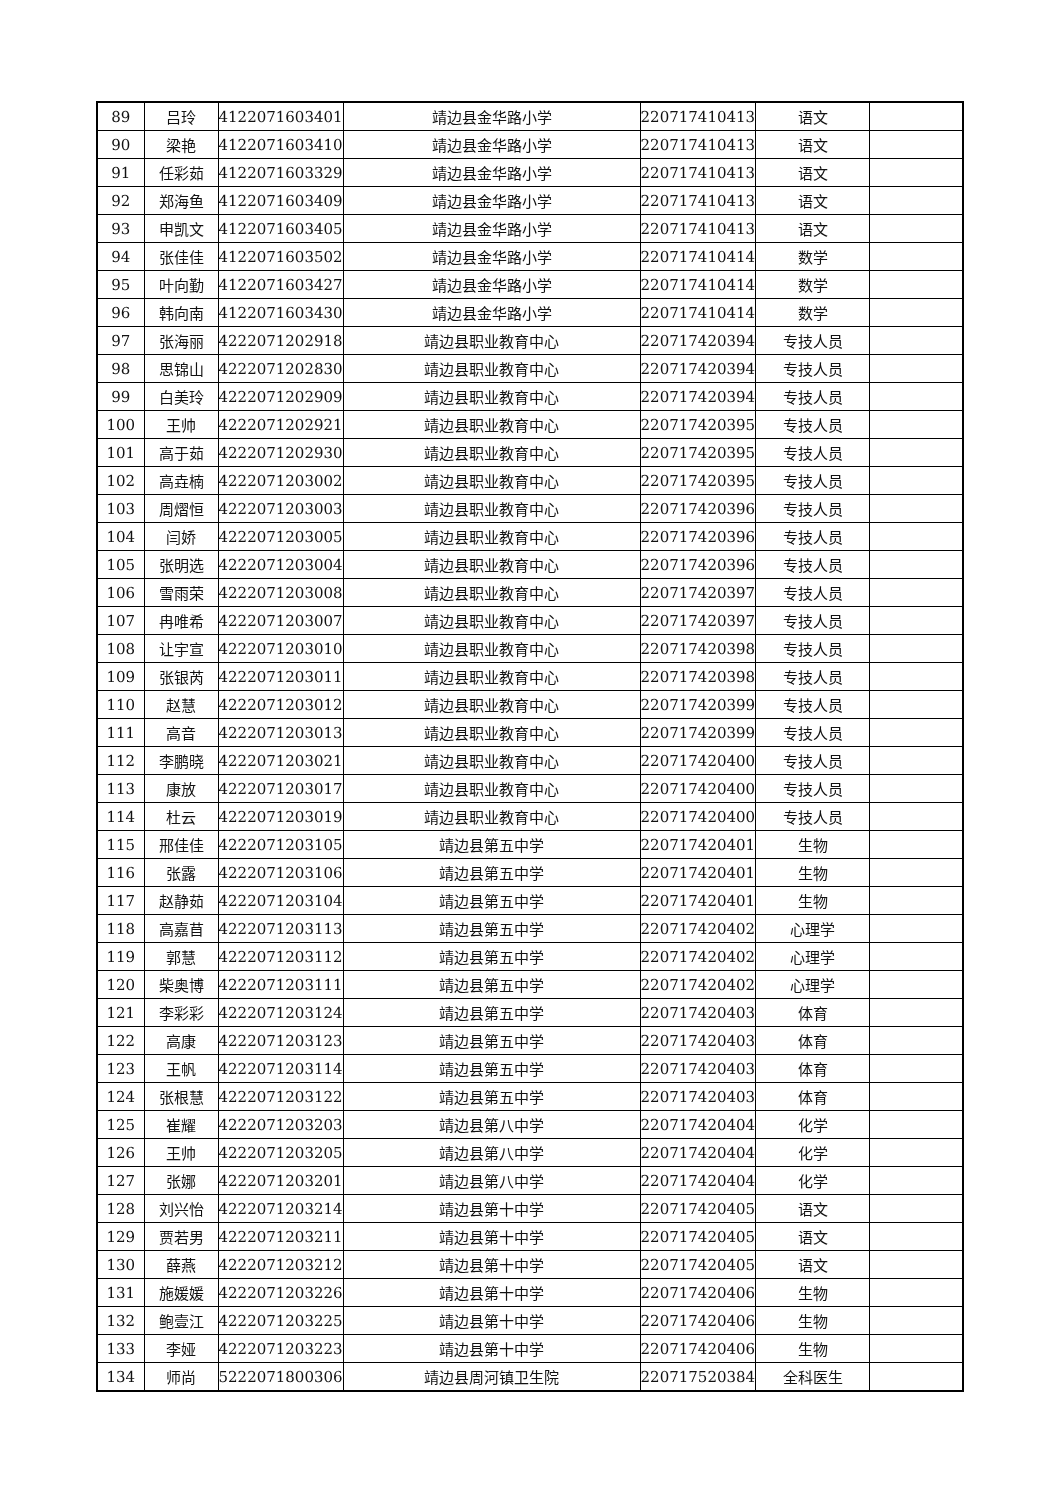| 89 | 吕玲 | 4122071603401 | 靖边县金华路小学 | 220717410413 | 语文 | |
| 90 | 梁艳 | 4122071603410 | 靖边县金华路小学 | 220717410413 | 语文 | |
| 91 | 任彩茹 | 4122071603329 | 靖边县金华路小学 | 220717410413 | 语文 | |
| 92 | 郑海鱼 | 4122071603409 | 靖边县金华路小学 | 220717410413 | 语文 | |
| 93 | 申凯文 | 4122071603405 | 靖边县金华路小学 | 220717410413 | 语文 | |
| 94 | 张佳佳 | 4122071603502 | 靖边县金华路小学 | 220717410414 | 数学 | |
| 95 | 叶向勤 | 4122071603427 | 靖边县金华路小学 | 220717410414 | 数学 | |
| 96 | 韩向南 | 4122071603430 | 靖边县金华路小学 | 220717410414 | 数学 | |
| 97 | 张海丽 | 4222071202918 | 靖边县职业教育中心 | 220717420394 | 专技人员 | |
| 98 | 思锦山 | 4222071202830 | 靖边县职业教育中心 | 220717420394 | 专技人员 | |
| 99 | 白美玲 | 4222071202909 | 靖边县职业教育中心 | 220717420394 | 专技人员 | |
| 100 | 王帅 | 4222071202921 | 靖边县职业教育中心 | 220717420395 | 专技人员 | |
| 101 | 高于茹 | 4222071202930 | 靖边县职业教育中心 | 220717420395 | 专技人员 | |
| 102 | 高垚楠 | 4222071203002 | 靖边县职业教育中心 | 220717420395 | 专技人员 | |
| 103 | 周熠恒 | 4222071203003 | 靖边县职业教育中心 | 220717420396 | 专技人员 | |
| 104 | 闫娇 | 4222071203005 | 靖边县职业教育中心 | 220717420396 | 专技人员 | |
| 105 | 张明选 | 4222071203004 | 靖边县职业教育中心 | 220717420396 | 专技人员 | |
| 106 | 雪雨荣 | 4222071203008 | 靖边县职业教育中心 | 220717420397 | 专技人员 | |
| 107 | 冉唯希 | 4222071203007 | 靖边县职业教育中心 | 220717420397 | 专技人员 | |
| 108 | 让宇宣 | 4222071203010 | 靖边县职业教育中心 | 220717420398 | 专技人员 | |
| 109 | 张银芮 | 4222071203011 | 靖边县职业教育中心 | 220717420398 | 专技人员 | |
| 110 | 赵慧 | 4222071203012 | 靖边县职业教育中心 | 220717420399 | 专技人员 | |
| 111 | 高音 | 4222071203013 | 靖边县职业教育中心 | 220717420399 | 专技人员 | |
| 112 | 李鹏晓 | 4222071203021 | 靖边县职业教育中心 | 220717420400 | 专技人员 | |
| 113 | 康放 | 4222071203017 | 靖边县职业教育中心 | 220717420400 | 专技人员 | |
| 114 | 杜云 | 4222071203019 | 靖边县职业教育中心 | 220717420400 | 专技人员 | |
| 115 | 邢佳佳 | 4222071203105 | 靖边县第五中学 | 220717420401 | 生物 | |
| 116 | 张露 | 4222071203106 | 靖边县第五中学 | 220717420401 | 生物 | |
| 117 | 赵静茹 | 4222071203104 | 靖边县第五中学 | 220717420401 | 生物 | |
| 118 | 高嘉苜 | 4222071203113 | 靖边县第五中学 | 220717420402 | 心理学 | |
| 119 | 郭慧 | 4222071203112 | 靖边县第五中学 | 220717420402 | 心理学 | |
| 120 | 柴奥博 | 4222071203111 | 靖边县第五中学 | 220717420402 | 心理学 | |
| 121 | 李彩彩 | 4222071203124 | 靖边县第五中学 | 220717420403 | 体育 | |
| 122 | 高康 | 4222071203123 | 靖边县第五中学 | 220717420403 | 体育 | |
| 123 | 王帆 | 4222071203114 | 靖边县第五中学 | 220717420403 | 体育 | |
| 124 | 张根慧 | 4222071203122 | 靖边县第五中学 | 220717420403 | 体育 | |
| 125 | 崔耀 | 4222071203203 | 靖边县第八中学 | 220717420404 | 化学 | |
| 126 | 王帅 | 4222071203205 | 靖边县第八中学 | 220717420404 | 化学 | |
| 127 | 张娜 | 4222071203201 | 靖边县第八中学 | 220717420404 | 化学 | |
| 128 | 刘兴怡 | 4222071203214 | 靖边县第十中学 | 220717420405 | 语文 | |
| 129 | 贾若男 | 4222071203211 | 靖边县第十中学 | 220717420405 | 语文 | |
| 130 | 薛燕 | 4222071203212 | 靖边县第十中学 | 220717420405 | 语文 | |
| 131 | 施媛媛 | 4222071203226 | 靖边县第十中学 | 220717420406 | 生物 | |
| 132 | 鲍壹江 | 4222071203225 | 靖边县第十中学 | 220717420406 | 生物 | |
| 133 | 李娅 | 4222071203223 | 靖边县第十中学 | 220717420406 | 生物 | |
| 134 | 师尚 | 5222071800306 | 靖边县周河镇卫生院 | 220717520384 | 全科医生 | |